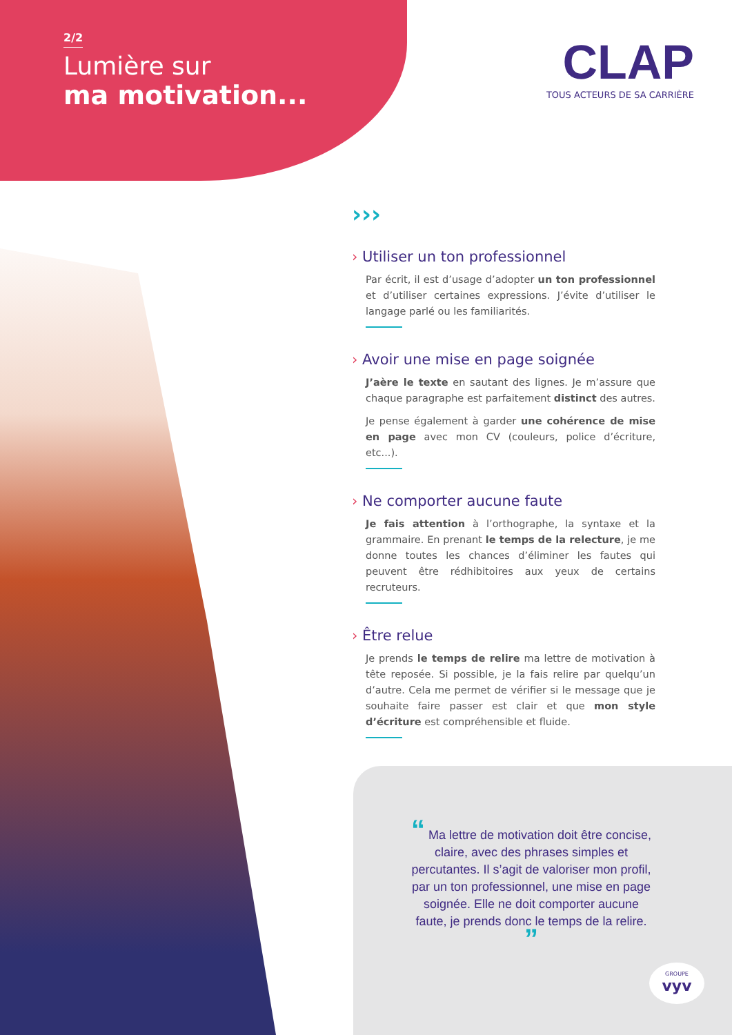2/2
Lumière sur
ma motivation...
CLAP
TOUS ACTEURS DE SA CARRIÈRE
›››
› Utiliser un ton professionnel
Par écrit, il est d’usage d’adopter un ton professionnel et d’utiliser certaines expressions. J’évite d’utiliser le langage parlé ou les familiarités.
› Avoir une mise en page soignée
J’aère le texte en sautant des lignes. Je m’assure que chaque paragraphe est parfaitement distinct des autres.
Je pense également à garder une cohérence de mise en page avec mon CV (couleurs, police d’écriture, etc...).
› Ne comporter aucune faute
Je fais attention à l’orthographe, la syntaxe et la grammaire. En prenant le temps de la relecture, je me donne toutes les chances d’éliminer les fautes qui peuvent être rédhibitoires aux yeux de certains recruteurs.
› Être relue
Je prends le temps de relire ma lettre de motivation à tête reposée. Si possible, je la fais relire par quelqu’un d’autre. Cela me permet de vérifier si le message que je souhaite faire passer est clair et que mon style d’écriture est compréhensible et fluide.
“ Ma lettre de motivation doit être concise, claire, avec des phrases simples et percutantes. Il s’agit de valoriser mon profil, par un ton professionnel, une mise en page soignée. Elle ne doit comporter aucune faute, je prends donc le temps de la relire. ”
GROUPE
vyv